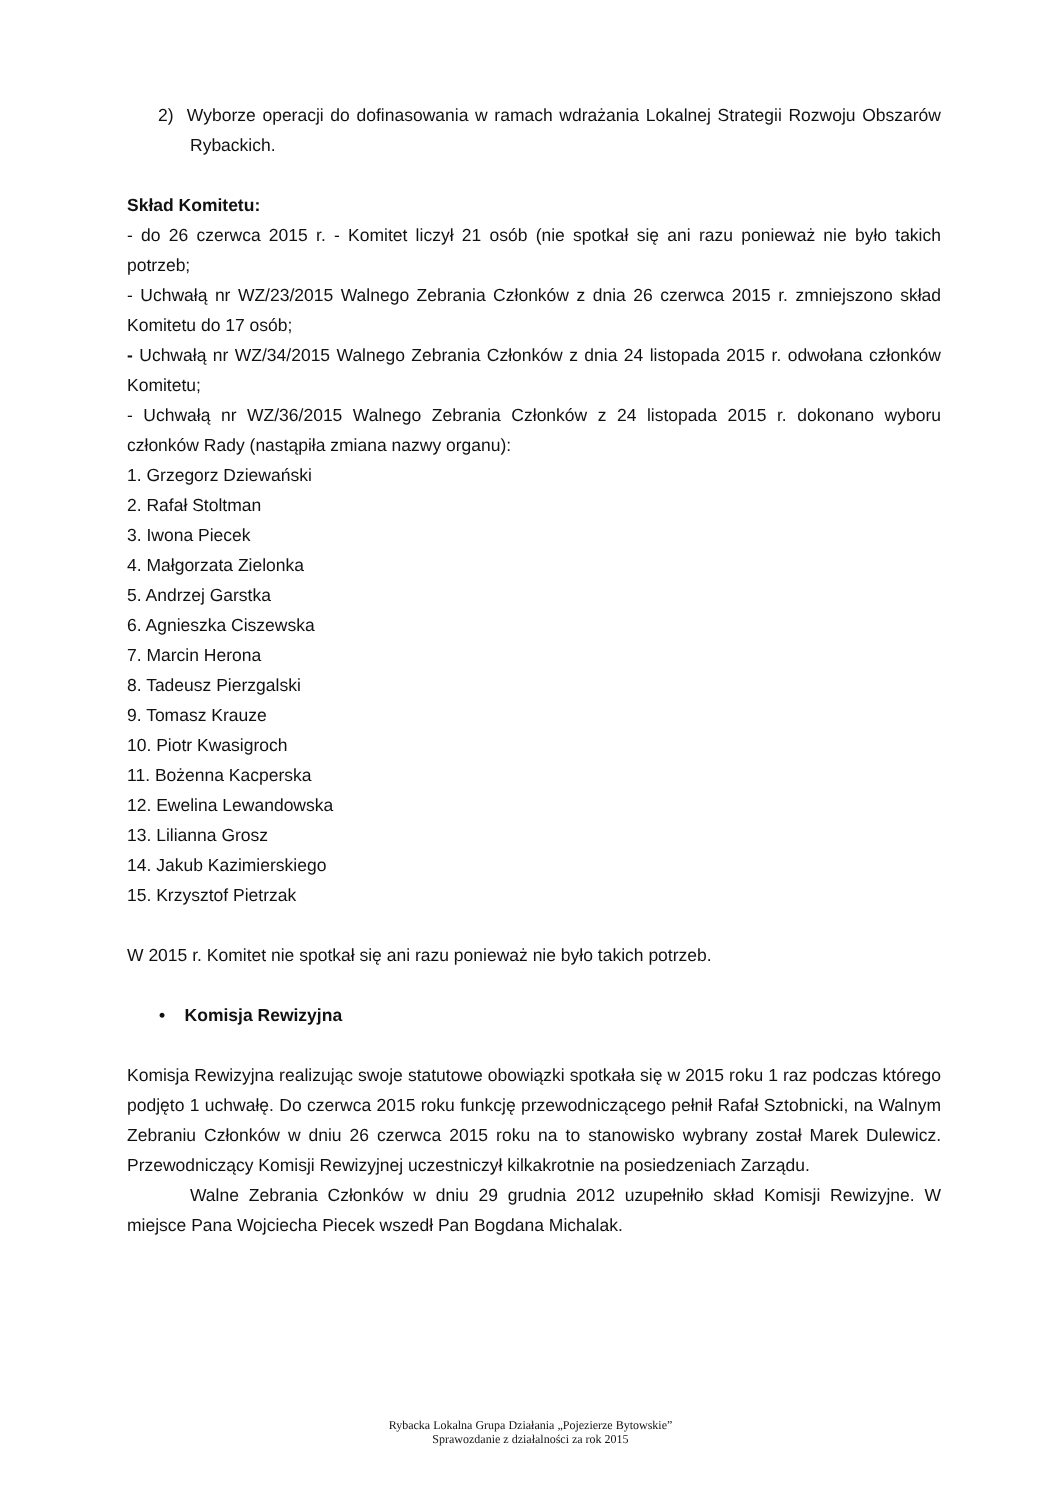2) Wyborze operacji do dofinasowania w ramach wdrażania Lokalnej Strategii Rozwoju Obszarów Rybackich.
Skład Komitetu:
- do 26 czerwca 2015 r. - Komitet liczył 21 osób (nie spotkał się ani razu ponieważ nie było takich potrzeb;
- Uchwałą nr WZ/23/2015 Walnego Zebrania Członków z dnia 26 czerwca 2015 r. zmniejszono skład Komitetu do 17 osób;
- Uchwałą nr WZ/34/2015 Walnego Zebrania Członków z dnia 24 listopada 2015 r. odwołana członków Komitetu;
- Uchwałą nr WZ/36/2015 Walnego Zebrania Członków z 24 listopada 2015 r. dokonano wyboru członków Rady (nastąpiła zmiana nazwy organu):
1. Grzegorz Dziewański
2. Rafał Stoltman
3. Iwona Piecek
4. Małgorzata Zielonka
5. Andrzej Garstka
6. Agnieszka Ciszewska
7. Marcin Herona
8. Tadeusz Pierzgalski
9. Tomasz Krauze
10. Piotr Kwasigroch
11. Bożenna Kacperska
12. Ewelina Lewandowska
13. Lilianna Grosz
14. Jakub Kazimierskiego
15. Krzysztof Pietrzak
W 2015 r. Komitet nie spotkał się ani razu ponieważ nie było takich potrzeb.
• Komisja Rewizyjna
Komisja Rewizyjna realizując swoje statutowe obowiązki spotkała się w 2015 roku 1 raz podczas którego podjęto 1 uchwałę. Do czerwca 2015 roku funkcję przewodniczącego pełnił Rafał Sztobnicki, na Walnym Zebraniu Członków w dniu 26 czerwca 2015 roku na to stanowisko wybrany został Marek Dulewicz. Przewodniczący Komisji Rewizyjnej uczestniczył kilkakrotnie na posiedzeniach Zarządu.
Walne Zebrania Członków w dniu 29 grudnia 2012 uzupełniło skład Komisji Rewizyjne. W miejsce Pana Wojciecha Piecek wszedł Pan Bogdana Michalak.
Rybacka Lokalna Grupa Działania „Pojezierze Bytowskie”
Sprawozdanie z działalności za rok 2015